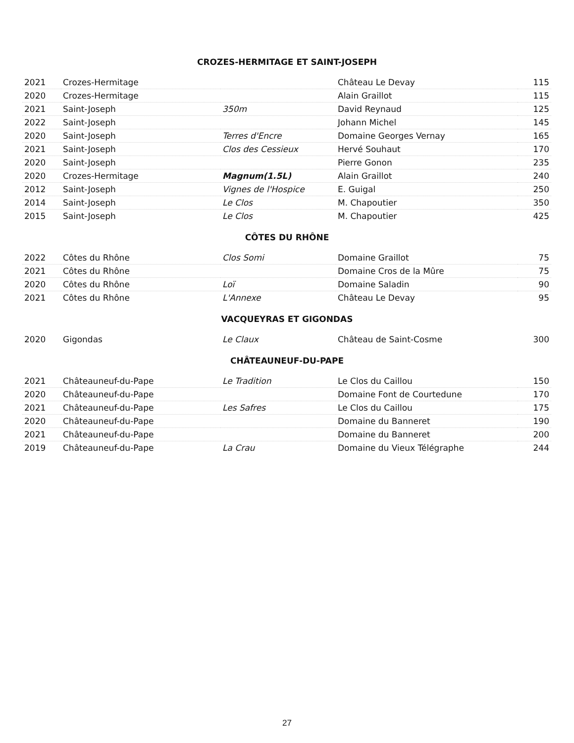CROZES-HERMITAGE ET SAINT-JOSEPH
| 2021 | Crozes-Hermitage | | Château Le Devay | 115 |
| 2020 | Crozes-Hermitage | | Alain Graillot | 115 |
| 2021 | Saint-Joseph | 350m | David Reynaud | 125 |
| 2022 | Saint-Joseph | | Johann Michel | 145 |
| 2020 | Saint-Joseph | Terres d'Encre | Domaine Georges Vernay | 165 |
| 2021 | Saint-Joseph | Clos des Cessieux | Hervé Souhaut | 170 |
| 2020 | Saint-Joseph | | Pierre Gonon | 235 |
| 2020 | Crozes-Hermitage | Magnum(1.5L) | Alain Graillot | 240 |
| 2012 | Saint-Joseph | Vignes de l'Hospice | E. Guigal | 250 |
| 2014 | Saint-Joseph | Le Clos | M. Chapoutier | 350 |
| 2015 | Saint-Joseph | Le Clos | M. Chapoutier | 425 |
CÔTES DU RHÔNE
| 2022 | Côtes du Rhône | Clos Somi | Domaine Graillot | 75 |
| 2021 | Côtes du Rhône | | Domaine Cros de la Mûre | 75 |
| 2020 | Côtes du Rhône | Loï | Domaine Saladin | 90 |
| 2021 | Côtes du Rhône | L'Annexe | Château Le Devay | 95 |
VACQUEYRAS ET GIGONDAS
| 2020 | Gigondas | Le Claux | Château de Saint-Cosme | 300 |
CHÂTEAUNEUF-DU-PAPE
| 2021 | Châteauneuf-du-Pape | Le Tradition | Le Clos du Caillou | 150 |
| 2020 | Châteauneuf-du-Pape | | Domaine Font de Courtedune | 170 |
| 2021 | Châteauneuf-du-Pape | Les Safres | Le Clos du Caillou | 175 |
| 2020 | Châteauneuf-du-Pape | | Domaine du Banneret | 190 |
| 2021 | Châteauneuf-du-Pape | | Domaine du Banneret | 200 |
| 2019 | Châteauneuf-du-Pape | La Crau | Domaine du Vieux Télégraphe | 244 |
27